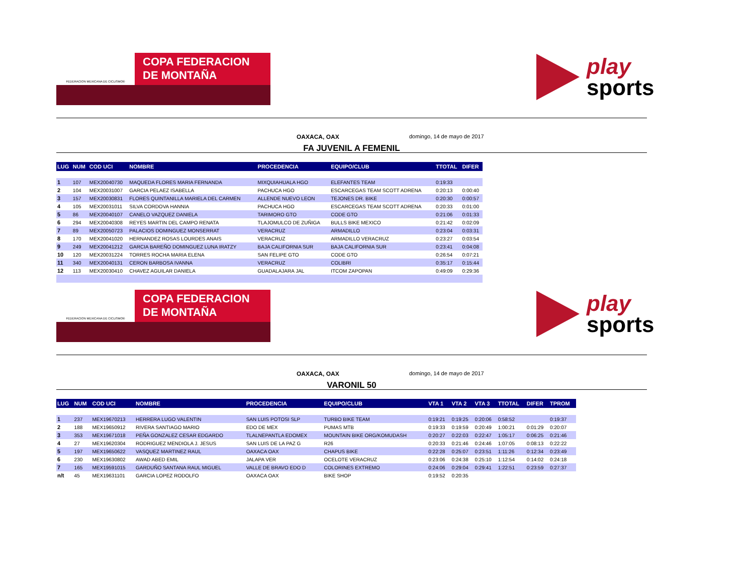FEDERACION MEXICANA DE CICLISMO®
COPA FEDERACION
DE MONTAÑA
play
sports
OAXACA, OAX domingo, 14 de mayo de 2017
FA JUVENIL A FEMENIL
| LUG | NUM | COD UCI | NOMBRE | PROCEDENCIA | EQUIPO/CLUB | TTOTAL | DIFER |
| --- | --- | --- | --- | --- | --- | --- | --- |
| 1 | 107 | MEX20040730 | MAQUEDA FLORES MARIA FERNANDA | MIXQUIAHUALA HGO | ELEFANTES TEAM | 0:19:33 | |
| 2 | 104 | MEX20031007 | GARCIA PELAEZ ISABELLA | PACHUCA HGO | ESCARCEGAS TEAM SCOTT ADRENA | 0:20:13 | 0:00:40 |
| 3 | 157 | MEX20030831 | FLORES QUINTANILLA MARIELA DEL CARMEN | ALLENDE NUEVO LEON | TEJONES DR. BIKE | 0:20:30 | 0:00:57 |
| 4 | 105 | MEX20031011 | SILVA CORDOVA HANNIA | PACHUCA HGO | ESCARCEGAS TEAM SCOTT ADRENA | 0:20:33 | 0:01:00 |
| 5 | 86 | MEX20040107 | CANELO VAZQUEZ DANIELA | TARIMORO GTO | CODE GTO | 0:21:06 | 0:01:33 |
| 6 | 294 | MEX20040308 | REYES MARTIN DEL CAMPO RENATA | TLAJOMULCO DE ZUÑIGA | BULLS BIKE MEXICO | 0:21:42 | 0:02:09 |
| 7 | 89 | MEX20050723 | PALACIOS DOMINGUEZ MONSERRAT | VERACRUZ | ARMADILLO | 0:23:04 | 0:03:31 |
| 8 | 170 | MEX20041020 | HERNANDEZ ROSAS LOURDES ANAIS | VERACRUZ | ARMADILLO VERACRUZ | 0:23:27 | 0:03:54 |
| 9 | 249 | MEX20041212 | GARCIA BAREÑO DOMINGUEZ LUNA IRATZY | BAJA CALIFORNIA SUR | BAJA CALIFORNIA SUR | 0:23:41 | 0:04:08 |
| 10 | 120 | MEX20031224 | TORRES ROCHA MARIA ELENA | SAN FELIPE GTO | CODE GTO | 0:26:54 | 0:07:21 |
| 11 | 340 | MEX20040131 | CERON BARBOSA IVANNA | VERACRUZ | COLIBRI | 0:35:17 | 0:15:44 |
| 12 | 113 | MEX20030410 | CHAVEZ AGUILAR DANIELA | GUADALAJARA JAL | ITCOM ZAPOPAN | 0:49:09 | 0:29:36 |
FEDERACION MEXICANA DE CICLISMO®
COPA FEDERACION
DE MONTAÑA
play
sports
OAXACA, OAX domingo, 14 de mayo de 2017
VARONIL 50
| LUG | NUM | COD UCI | NOMBRE | PROCEDENCIA | EQUIPO/CLUB | VTA 1 | VTA 2 | VTA 3 | TTOTAL | DIFER | TPROM |
| --- | --- | --- | --- | --- | --- | --- | --- | --- | --- | --- | --- |
| 1 | 237 | MEX19670213 | HERRERA LUGO VALENTIN | SAN LUIS POTOSI SLP | TURBO BIKE TEAM | 0:19:21 | 0:19:25 | 0:20:06 | 0:58:52 | | 0:19:37 |
| 2 | 188 | MEX19650912 | RIVERA SANTIAGO MARIO | EDO DE MEX | PUMAS MTB | 0:19:33 | 0:19:59 | 0:20:49 | 1:00:21 | 0:01:29 | 0:20:07 |
| 3 | 353 | MEX19671018 | PEÑA GONZALEZ CESAR EDGARDO | TLALNEPANTLA EDOMEX | MOUNTAIN BIKE ORG/KOMUDASH | 0:20:27 | 0:22:03 | 0:22:47 | 1:05:17 | 0:06:25 | 0:21:46 |
| 4 | 27 | MEX19620304 | RODRIGUEZ MENDIOLA J. JESUS | SAN LUIS DE LA PAZ G | R26 | 0:20:33 | 0:21:46 | 0:24:46 | 1:07:05 | 0:08:13 | 0:22:22 |
| 5 | 197 | MEX19650622 | VASQUEZ MARTINEZ RAUL | OAXACA OAX | CHAPUS BIKE | 0:22:28 | 0:25:07 | 0:23:51 | 1:11:26 | 0:12:34 | 0:23:49 |
| 6 | 230 | MEX19630802 | AWAD ABED EMIL | JALAPA VER | OCELOTE VERACRUZ | 0:23:06 | 0:24:38 | 0:25:10 | 1:12:54 | 0:14:02 | 0:24:18 |
| 7 | 165 | MEX19591015 | GARDUÑO SANTANA RAUL MIGUEL | VALLE DE BRAVO EDO D | COLORINES EXTREMO | 0:24:06 | 0:29:04 | 0:29:41 | 1:22:51 | 0:23:59 | 0:27:37 |
| n/t | 45 | MEX19631101 | GARCIA LOPEZ RODOLFO | OAXACA OAX | BIKE SHOP | 0:19:52 | 0:20:35 | | | | |